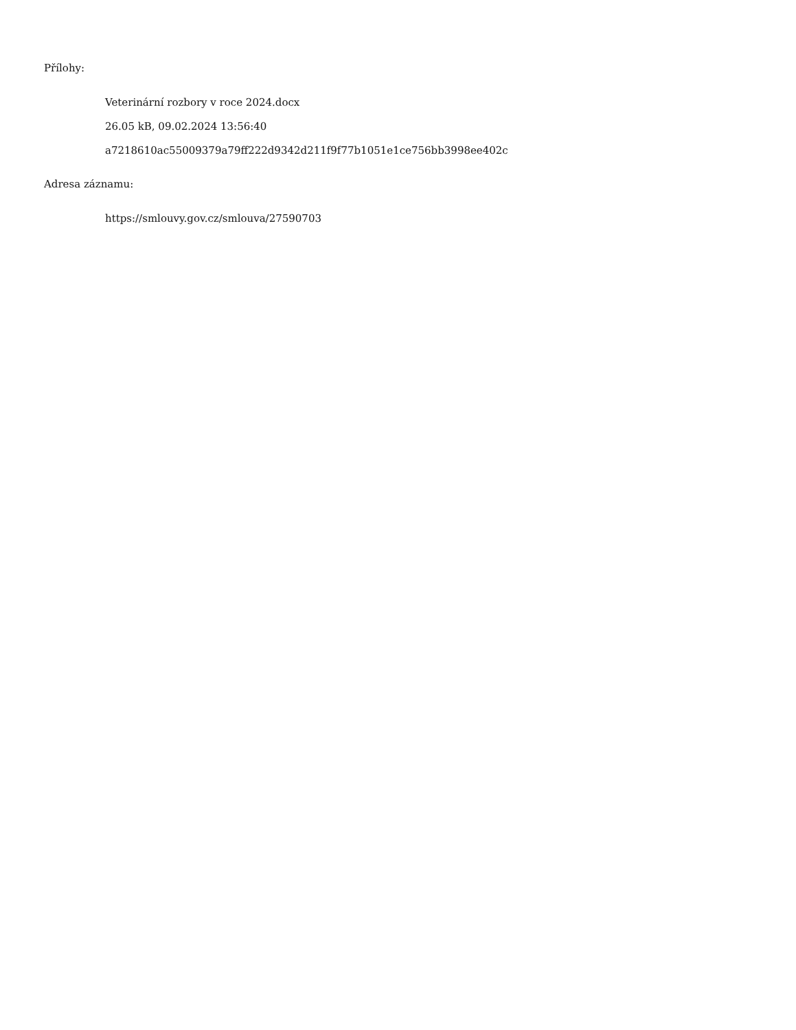Přílohy:
Veterinární rozbory v roce 2024.docx
26.05 kB, 09.02.2024 13:56:40
a7218610ac55009379a79ff222d9342d211f9f77b1051e1ce756bb3998ee402c
Adresa záznamu:
https://smlouvy.gov.cz/smlouva/27590703